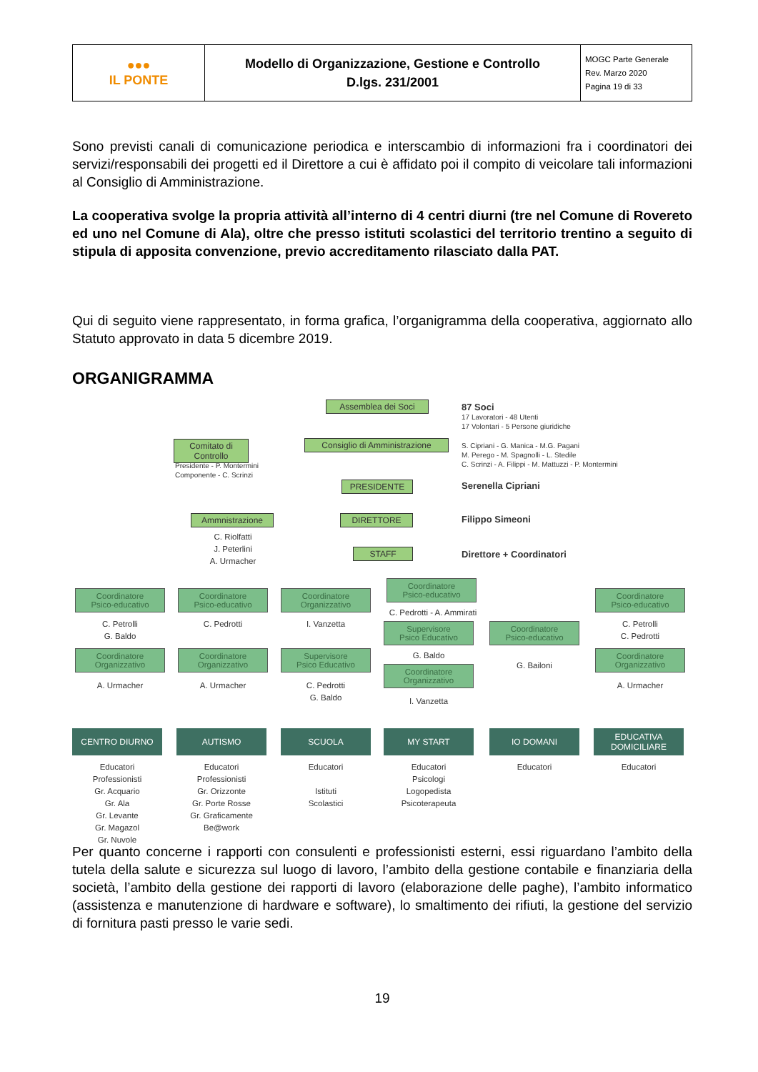| ●●● IL PONTE | Modello di Organizzazione, Gestione e Controllo D.lgs. 231/2001 | MOGC Parte Generale Rev. Marzo 2020 Pagina 19 di 33 |
Sono previsti canali di comunicazione periodica e interscambio di informazioni fra i coordinatori dei servizi/responsabili dei progetti ed il Direttore a cui è affidato poi il compito di veicolare tali informazioni al Consiglio di Amministrazione.
La cooperativa svolge la propria attività all’interno di 4 centri diurni (tre nel Comune di Rovereto ed uno nel Comune di Ala), oltre che presso istituti scolastici del territorio trentino a seguito di stipula di apposita convenzione, previo accreditamento rilasciato dalla PAT.
Qui di seguito viene rappresentato, in forma grafica, l’organigramma della cooperativa, aggiornato allo Statuto approvato in data 5 dicembre 2019.
ORGANIGRAMMA
Assemblea dei Soci
87 Soci
17 Lavoratori - 48 Utenti
17 Volontari - 5 Persone giuridiche
Comitato di Controllo
Consiglio di Amministrazione
S. Cipriani - G. Manica - M.G. Pagani
M. Perego - M. Spagnolli - L. Stedile
C. Scrinzi - A. Filippi - M. Mattuzzi - P. Montermini
Presidente - P. Montermini
Componente - C. Scrinzi
PRESIDENTE Serenella Cipriani
Ammnistrazione DIRETTORE Filippo Simeoni
C. Riolfatti
J. Peterlini
A. Urmacher
STAFF Direttore + Coordinatori
Coordinatore
Psico-educativo
Coordinatore
Psico-educativo
Coordinatore
Organizzativo
Coordinatore
Psico-educativo
Coordinatore
Psico-educativo
C. Petrolli
G. Baldo
C. Pedrotti I. Vanzetta
C. Pedrotti - A. Ammirati
C. Petrolli
C. Pedrotti
Supervisore
Psico Educativo
Coordinatore
Psico-educativo
G. Baldo
G. Bailoni
Coordinatore
Organizzativo
Coordinatore
Organizzativo
Supervisore
Psico Educativo
Coordinatore
Organizzativo
Coordinatore
Organizzativo
A. Urmacher A. Urmacher
C. Pedrotti
G. Baldo
I. Vanzetta
A. Urmacher
CENTRO DIURNO AUTISMO SCUOLA MY START IO DOMANI
EDUCATIVA
DOMICILIARE
Educatori
Professionisti
Gr. Acquario
Gr. Ala
Gr. Levante
Gr. Magazol
Gr. Nuvole
Educatori
Professionisti
Gr. Orizzonte
Gr. Porte Rosse
Gr. Graficamente
Be@work
Educatori
Istituti
Scolastici
Educatori
Psicologi
Logopedista
Psicoterapeuta
Educatori Educatori
Per quanto concerne i rapporti con consulenti e professionisti esterni, essi riguardano l’ambito della tutela della salute e sicurezza sul luogo di lavoro, l’ambito della gestione contabile e finanziaria della società, l’ambito della gestione dei rapporti di lavoro (elaborazione delle paghe), l’ambito informatico (assistenza e manutenzione di hardware e software), lo smaltimento dei rifiuti, la gestione del servizio di fornitura pasti presso le varie sedi.
19